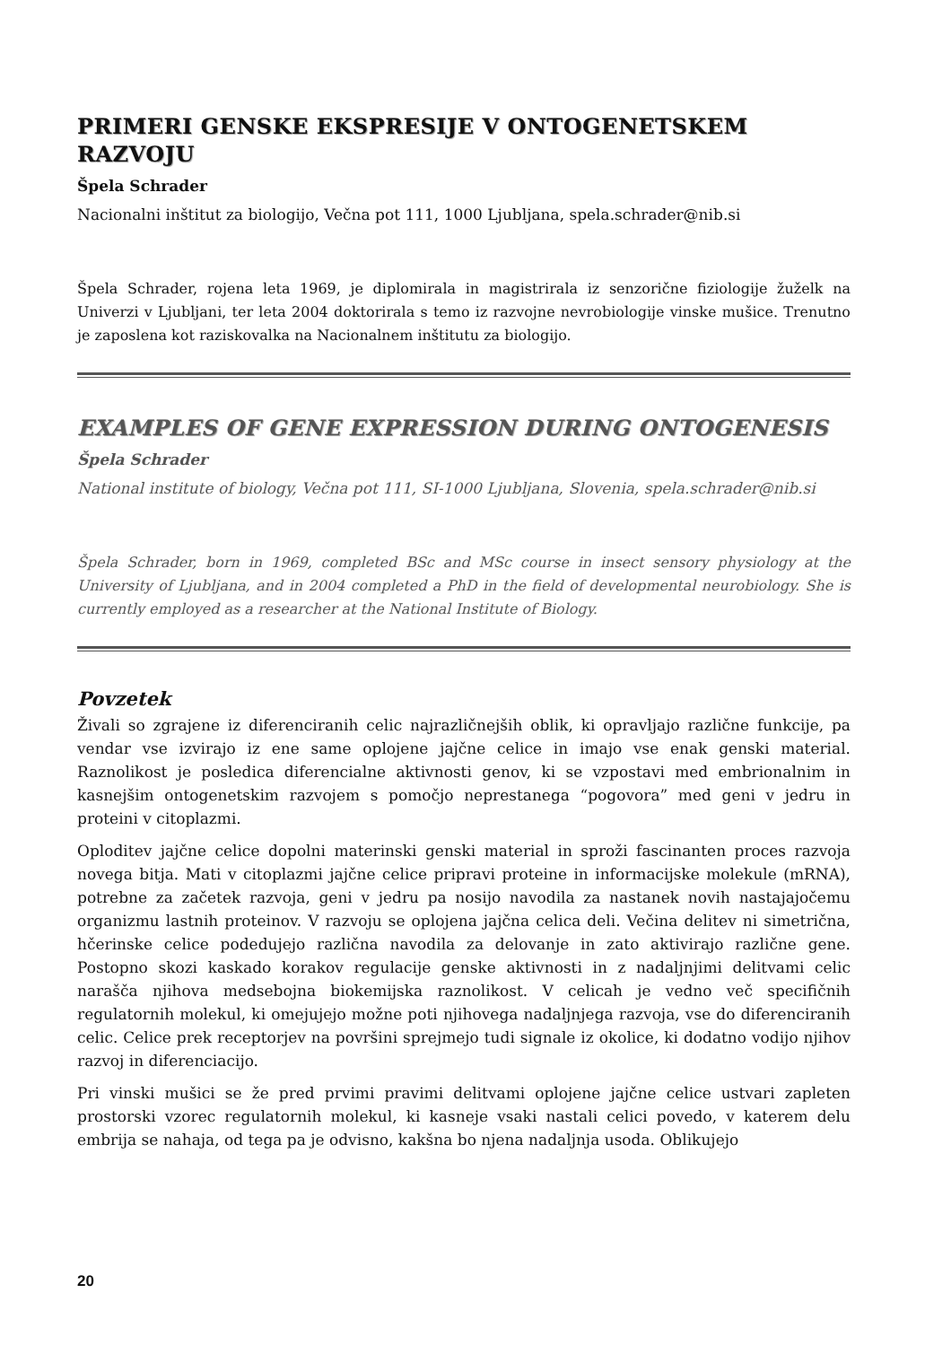PRIMERI GENSKE EKSPRESIJE V ONTOGENETSKEM RAZVOJU
Špela Schrader
Nacionalni inštitut za biologijo, Večna pot 111, 1000 Ljubljana, spela.schrader@nib.si
Špela Schrader, rojena leta 1969, je diplomirala in magistrirala iz senzorične fiziologije žuželk na Univerzi v Ljubljani, ter leta 2004 doktorirala s temo iz razvojne nevrobiologije vinske mušice. Trenutno je zaposlena kot raziskovalka na Nacionalnem inštitutu za biologijo.
EXAMPLES OF GENE EXPRESSION DURING ONTOGENESIS
Špela Schrader
National institute of biology, Večna pot 111, SI-1000 Ljubljana, Slovenia, spela.schrader@nib.si
Špela Schrader, born in 1969, completed BSc and MSc course in insect sensory physiology at the University of Ljubljana, and in 2004 completed a PhD in the field of developmental neurobiology. She is currently employed as a researcher at the National Institute of Biology.
Povzetek
Živali so zgrajene iz diferenciranih celic najrazličnejših oblik, ki opravljajo različne funkcije, pa vendar vse izvirajo iz ene same oplojene jajčne celice in imajo vse enak genski material. Raznolikost je posledica diferencialne aktivnosti genov, ki se vzpostavi med embrionalnim in kasnejšim ontogenetskim razvojem s pomočjo neprestanega “pogovora” med geni v jedru in proteini v citoplazmi.
Oploditev jajčne celice dopolni materinski genski material in sproži fascinanten proces razvoja novega bitja. Mati v citoplazmi jajčne celice pripravi proteine in informacijske molekule (mRNA), potrebne za začetek razvoja, geni v jedru pa nosijo navodila za nastanek novih nastajajočemu organizmu lastnih proteinov. V razvoju se oplojena jajčna celica deli. Večina delitev ni simetrična, hčerinske celice podedujejo različna navodila za delovanje in zato aktivirajo različne gene. Postopno skozi kaskado korakov regulacije genske aktivnosti in z nadaljnjimi delitvami celic narašča njihova medsebojna biokemijska raznolikost. V celicah je vedno več specifičnih regulatornih molekul, ki omejujejo možne poti njihovega nadaljnjega razvoja, vse do diferenciranih celic. Celice prek receptorjev na površini sprejmejo tudi signale iz okolice, ki dodatno vodijo njihov razvoj in diferenciacijo.
Pri vinski mušici se že pred prvimi pravimi delitvami oplojene jajčne celice ustvari zapleten prostorski vzorec regulatornih molekul, ki kasneje vsaki nastali celici povedo, v katerem delu embrija se nahaja, od tega pa je odvisno, kakšna bo njena nadaljnja usoda. Oblikujejo
20